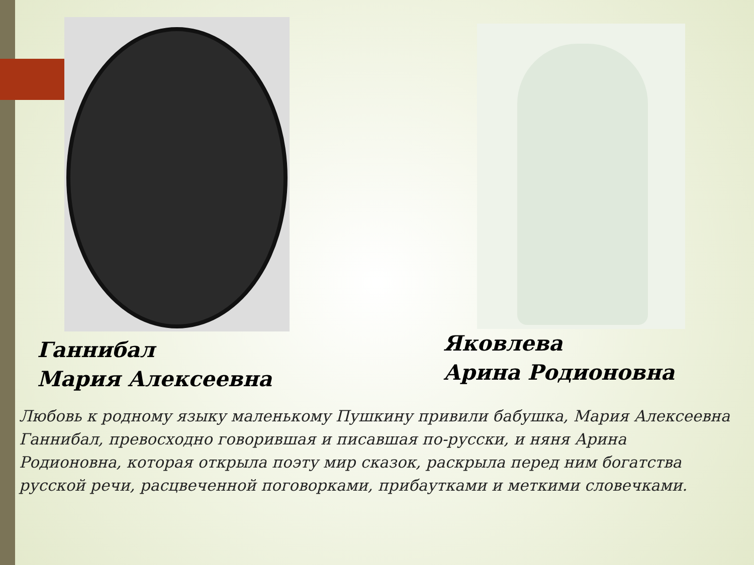Ганнибал
Мария Алексеевна
Яковлева
Арина Родионовна
Любовь к родному языку маленькому Пушкину привили бабушка, Мария Алексеевна Ганнибал, превосходно говорившая и писавшая по-русски, и няня Арина Родионовна, которая открыла поэту мир сказок, раскрыла перед ним богатства русской речи, расцвеченной поговорками, прибаутками и меткими словечками.